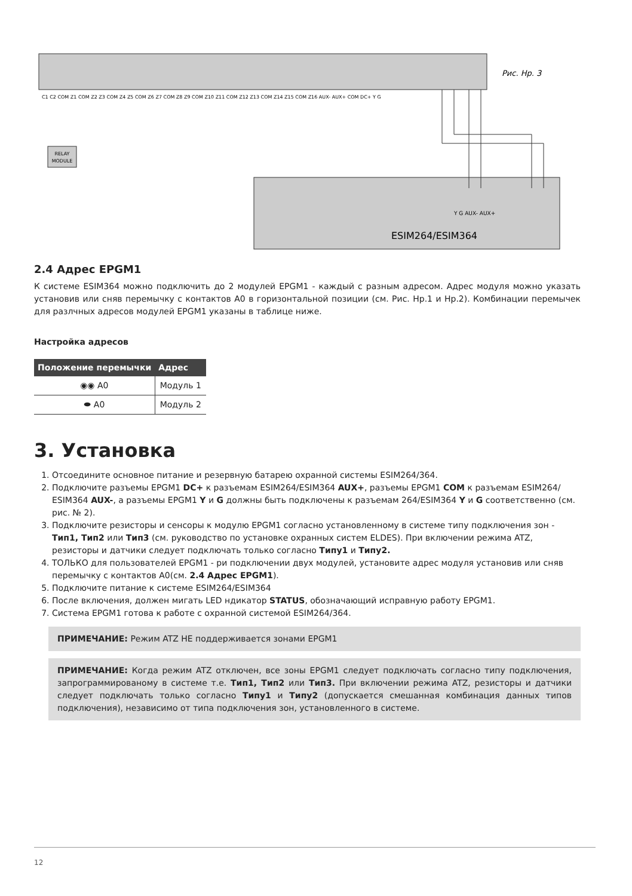RELAY
MODULE
Рис. Нр. 3
ESIM264/ESIM364
C1 C2 COM Z1 COM Z2 Z3 COM Z4 Z5 COM Z6 Z7 COM Z8 Z9 COM Z10 Z11 COM Z12 Z13 COM Z14 Z15 COM Z16 AUX- AUX+ COM DC+ Y G
Y G AUX- AUX+
2.4 Адрес EPGM1
К системе ESIM364 можно подключить до 2 модулей EPGM1 - каждый с разным адресом. Адрес модуля можно указать установив или сняв перемычку с контактов A0 в горизонтальной позиции (см. Рис. Нр.1 и Нр.2). Комбинации перемычек для разлчных адресов модулей EPGM1 указаны в таблице ниже.
Настройка адресов
| Положение перемычки | Адрес |
| --- | --- |
| ◉◉ A0 | Модуль 1 |
| ⬬ A0 | Модуль 2 |
3. Установка
1. Отсоедините основное питание и резервную батарею охранной системы ESIM264/364.
2. Подключите разъемы EPGM1 DC+ к разъемам ESIM264/ESIM364 AUX+, разъемы EPGM1 COM к разъемам ESIM264/ ESIM364 AUX-, а разъемы EPGM1 Y и G должны быть подключены к разъемам 264/ESIM364 Y и G соответственно (см. рис. № 2).
3. Подключите резисторы и сенсоры к модулю EPGM1 согласно установленному в системе типу подключения зон - Тип1, Тип2 или Тип3 (см. руководство по установке охранных систем ELDES). При включении режима ATZ, резисторы и датчики следует подключать только согласно Типу1 и Типу2.
4. ТОЛЬКО для пользователей EPGM1 - ри подключении двух модулей, установите адрес модуля установив или сняв перемычку с контактов A0(см. 2.4 Адрес EPGM1).
5. Подключите питание к системе ESIM264/ESIM364
6. После включения, должен мигать LED ндикатор STATUS, обозначающий исправную работу EPGM1.
7. Система EPGM1 готова к работе с охранной системой ESIM264/364.
ПРИМЕЧАНИЕ: Режим ATZ НЕ поддерживается зонами EPGM1
ПРИМЕЧАНИЕ: Когда режим ATZ отключен, все зоны EPGM1 следует подключать согласно типу подключения, запрограммированому в системе т.е. Тип1, Тип2 или Тип3. При включении режима ATZ, резисторы и датчики следует подключать только согласно Типу1 и Типу2 (допускается смешанная комбинация данных типов подключения), независимо от типа подключения зон, установленного в системе.
12